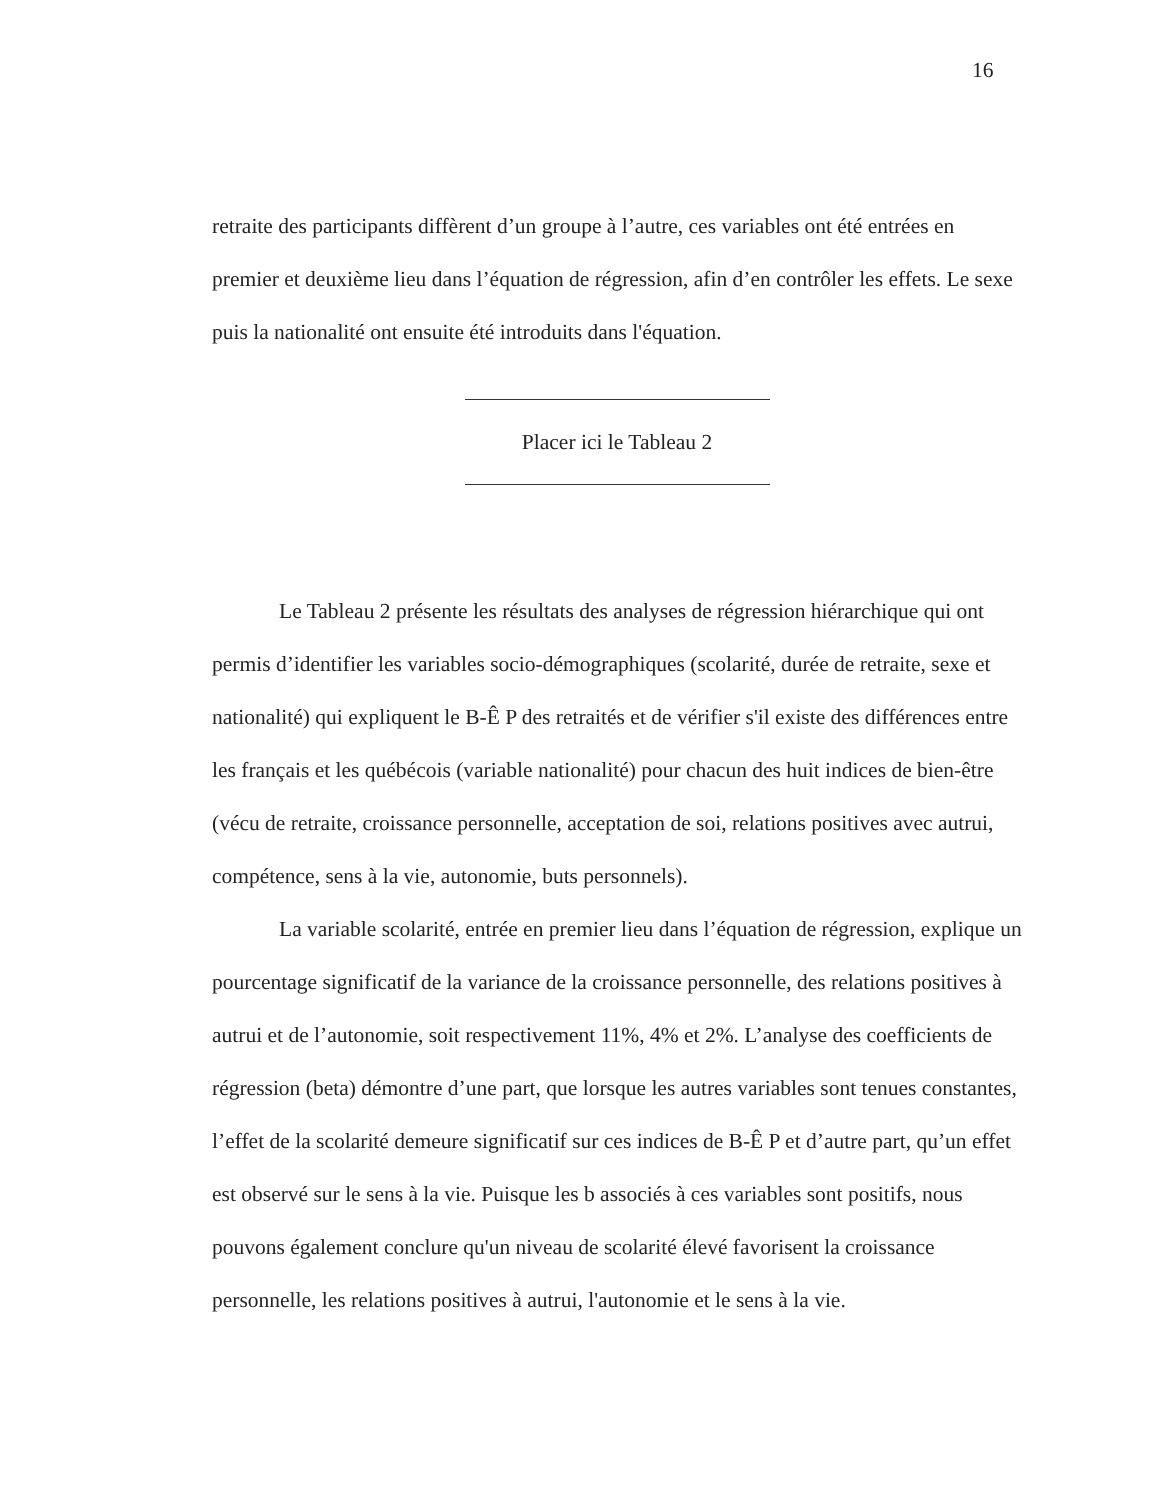16
retraite des participants diffèrent d’un groupe à l’autre, ces variables ont été entrées en premier et deuxième lieu dans l’équation de régression, afin d’en contrôler les effets. Le sexe puis la nationalité ont ensuite été introduits dans l'équation.
Placer ici le Tableau 2
Le Tableau 2 présente les résultats des analyses de régression hiérarchique qui ont permis d’identifier les variables socio-démographiques (scolarité, durée de retraite, sexe et nationalité) qui expliquent le B-Ê P des retraités et de vérifier s'il existe des différences entre les français et les québécois (variable nationalité) pour chacun des huit indices de bien-être (vécu de retraite, croissance personnelle, acceptation de soi, relations positives avec autrui, compétence, sens à la vie, autonomie, buts personnels).
La variable scolarité, entrée en premier lieu dans l’équation de régression, explique un pourcentage significatif de la variance de la croissance personnelle, des relations positives à autrui et de l’autonomie, soit respectivement 11%, 4% et 2%. L’analyse des coefficients de régression (beta) démontre d’une part, que lorsque les autres variables sont tenues constantes, l’effet de la scolarité demeure significatif sur ces indices de B-Ê P et d’autre part, qu’un effet est observé sur le sens à la vie. Puisque les b associés à ces variables sont positifs, nous pouvons également conclure qu'un niveau de scolarité élevé favorisent la croissance personnelle, les relations positives à autrui, l'autonomie et le sens à la vie.